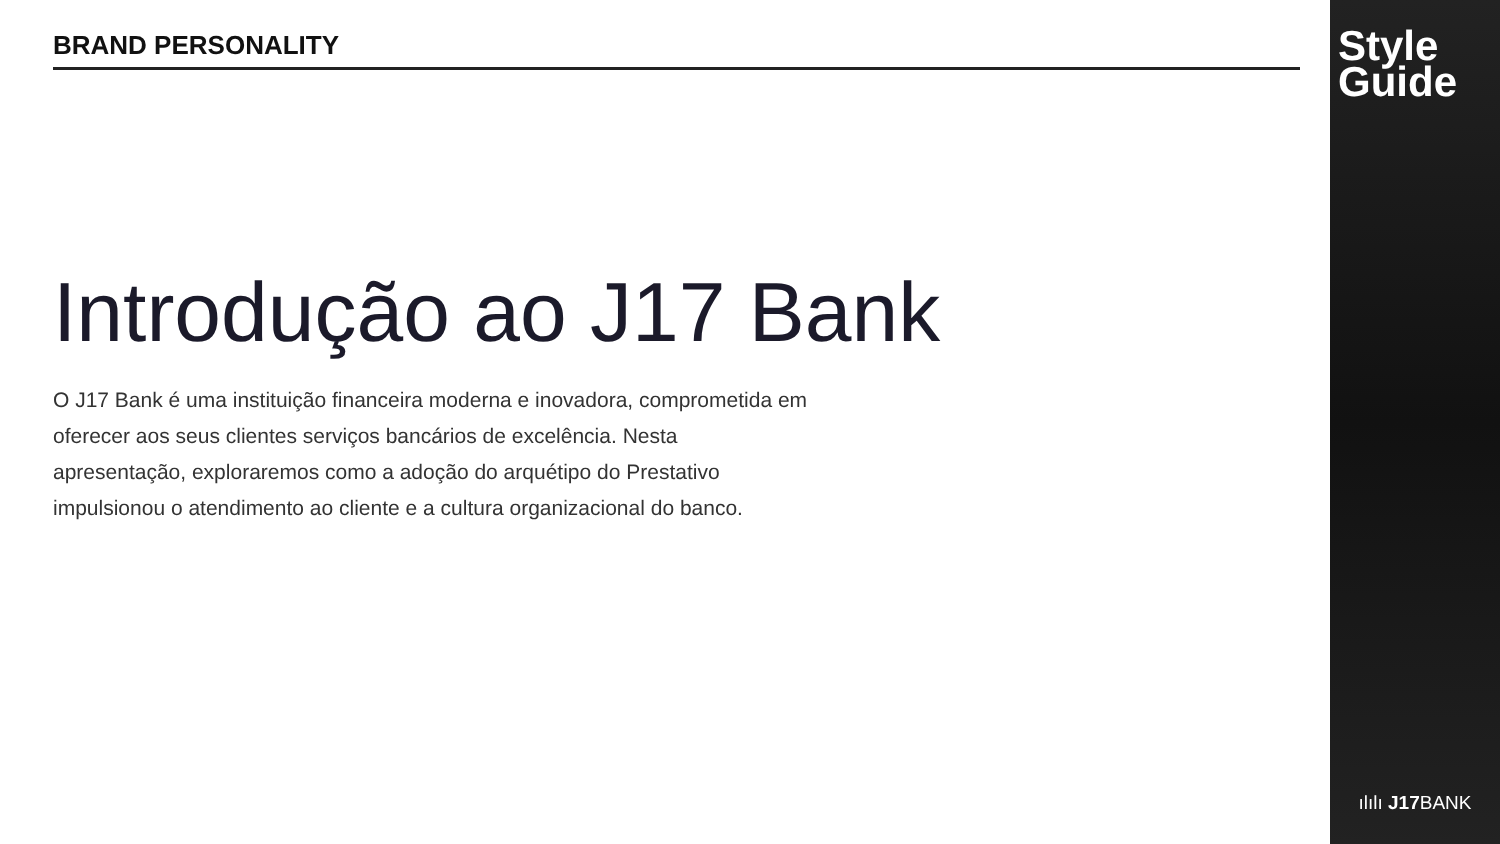BRAND PERSONALITY
Introdução ao J17 Bank
O J17 Bank é uma instituição financeira moderna e inovadora, comprometida em oferecer aos seus clientes serviços bancários de excelência. Nesta apresentação, exploraremos como a adoção do arquétipo do Prestativo impulsionou o atendimento ao cliente e a cultura organizacional do banco.
Style
Guide
ılılı J17 BANK